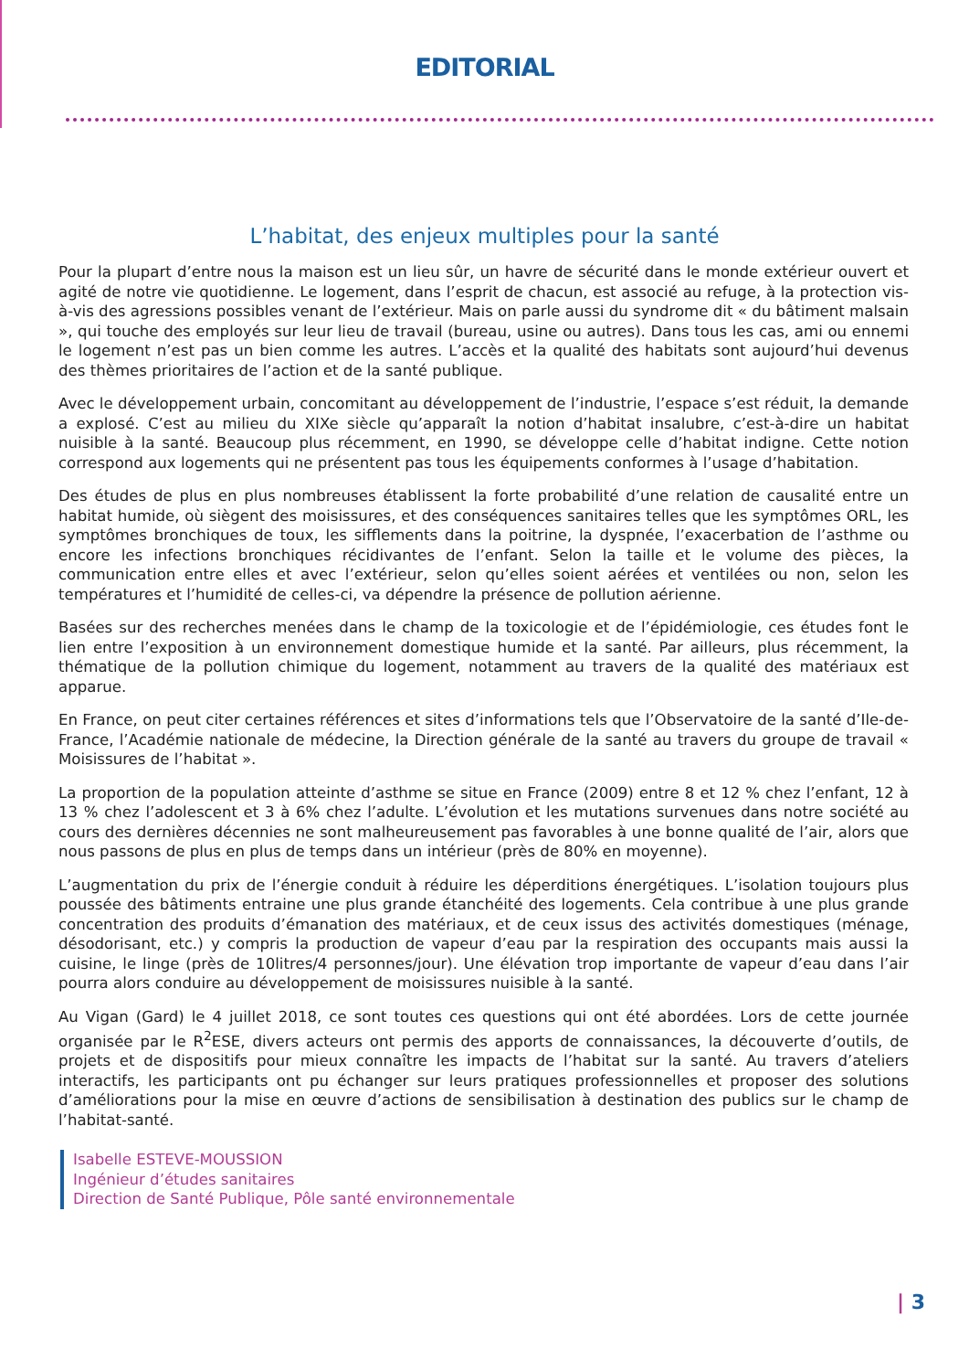EDITORIAL
L’habitat, des enjeux multiples pour la santé
Pour la plupart d’entre nous la maison est un lieu sûr, un havre de sécurité dans le monde extérieur ouvert et agité de notre vie quotidienne. Le logement, dans l’esprit de chacun, est associé au refuge, à la protection vis-à-vis des agressions possibles venant de l’extérieur. Mais on parle aussi du syndrome dit « du bâtiment malsain », qui touche des employés sur leur lieu de travail (bureau, usine ou autres). Dans tous les cas, ami ou ennemi le logement n’est pas un bien comme les autres. L’accès et la qualité des habitats sont aujourd’hui devenus des thèmes prioritaires de l’action et de la santé publique.
Avec le développement urbain, concomitant au développement de l’industrie, l’espace s’est réduit, la demande a explosé. C’est au milieu du XIXe siècle qu’apparaît la notion d’habitat insalubre, c’est-à-dire un habitat nuisible à la santé. Beaucoup plus récemment, en 1990, se développe celle d’habitat indigne. Cette notion correspond aux logements qui ne présentent pas tous les équipements conformes à l’usage d’habitation.
Des études de plus en plus nombreuses établissent la forte probabilité d’une relation de causalité entre un habitat humide, où siègent des moisissures, et des conséquences sanitaires telles que les symptômes ORL, les symptômes bronchiques de toux, les sifflements dans la poitrine, la dyspnée, l’exacerbation de l’asthme ou encore les infections bronchiques récidivantes de l’enfant. Selon la taille et le volume des pièces, la communication entre elles et avec l’extérieur, selon qu’elles soient aérées et ventilées ou non, selon les températures et l’humidité de celles-ci, va dépendre la présence de pollution aérienne.
Basées sur des recherches menées dans le champ de la toxicologie et de l’épidémiologie, ces études font le lien entre l’exposition à un environnement domestique humide et la santé. Par ailleurs, plus récemment, la thématique de la pollution chimique du logement, notamment au travers de la qualité des matériaux est apparue.
En France, on peut citer certaines références et sites d’informations tels que l’Observatoire de la santé d’Ile-de-France, l’Académie nationale de médecine, la Direction générale de la santé au travers du groupe de travail « Moisissures de l’habitat ».
La proportion de la population atteinte d’asthme se situe en France (2009) entre 8 et 12 % chez l’enfant, 12 à 13 % chez l’adolescent et 3 à 6% chez l’adulte. L’évolution et les mutations survenues dans notre société au cours des dernières décennies ne sont malheureusement pas favorables à une bonne qualité de l’air, alors que nous passons de plus en plus de temps dans un intérieur (près de 80% en moyenne).
L’augmentation du prix de l’énergie conduit à réduire les déperditions énergétiques. L’isolation toujours plus poussée des bâtiments entraine une plus grande étanchéité des logements. Cela contribue à une plus grande concentration des produits d’émanation des matériaux, et de ceux issus des activités domestiques (ménage, désodorisant, etc.) y compris la production de vapeur d’eau par la respiration des occupants mais aussi la cuisine, le linge (près de 10litres/4 personnes/jour). Une élévation trop importante de vapeur d’eau dans l’air pourra alors conduire au développement de moisissures nuisible à la santé.
Au Vigan (Gard) le 4 juillet 2018, ce sont toutes ces questions qui ont été abordées. Lors de cette journée organisée par le R<sup>2</sup>ESE, divers acteurs ont permis des apports de connaissances, la découverte d’outils, de projets et de dispositifs pour mieux connaître les impacts de l’habitat sur la santé. Au travers d’ateliers interactifs, les participants ont pu échanger sur leurs pratiques professionnelles et proposer des solutions d’améliorations pour la mise en œuvre d’actions de sensibilisation à destination des publics sur le champ de l’habitat-santé.
Isabelle ESTEVE-MOUSSION
Ingénieur d’études sanitaires
Direction de Santé Publique, Pôle santé environnementale
| 3